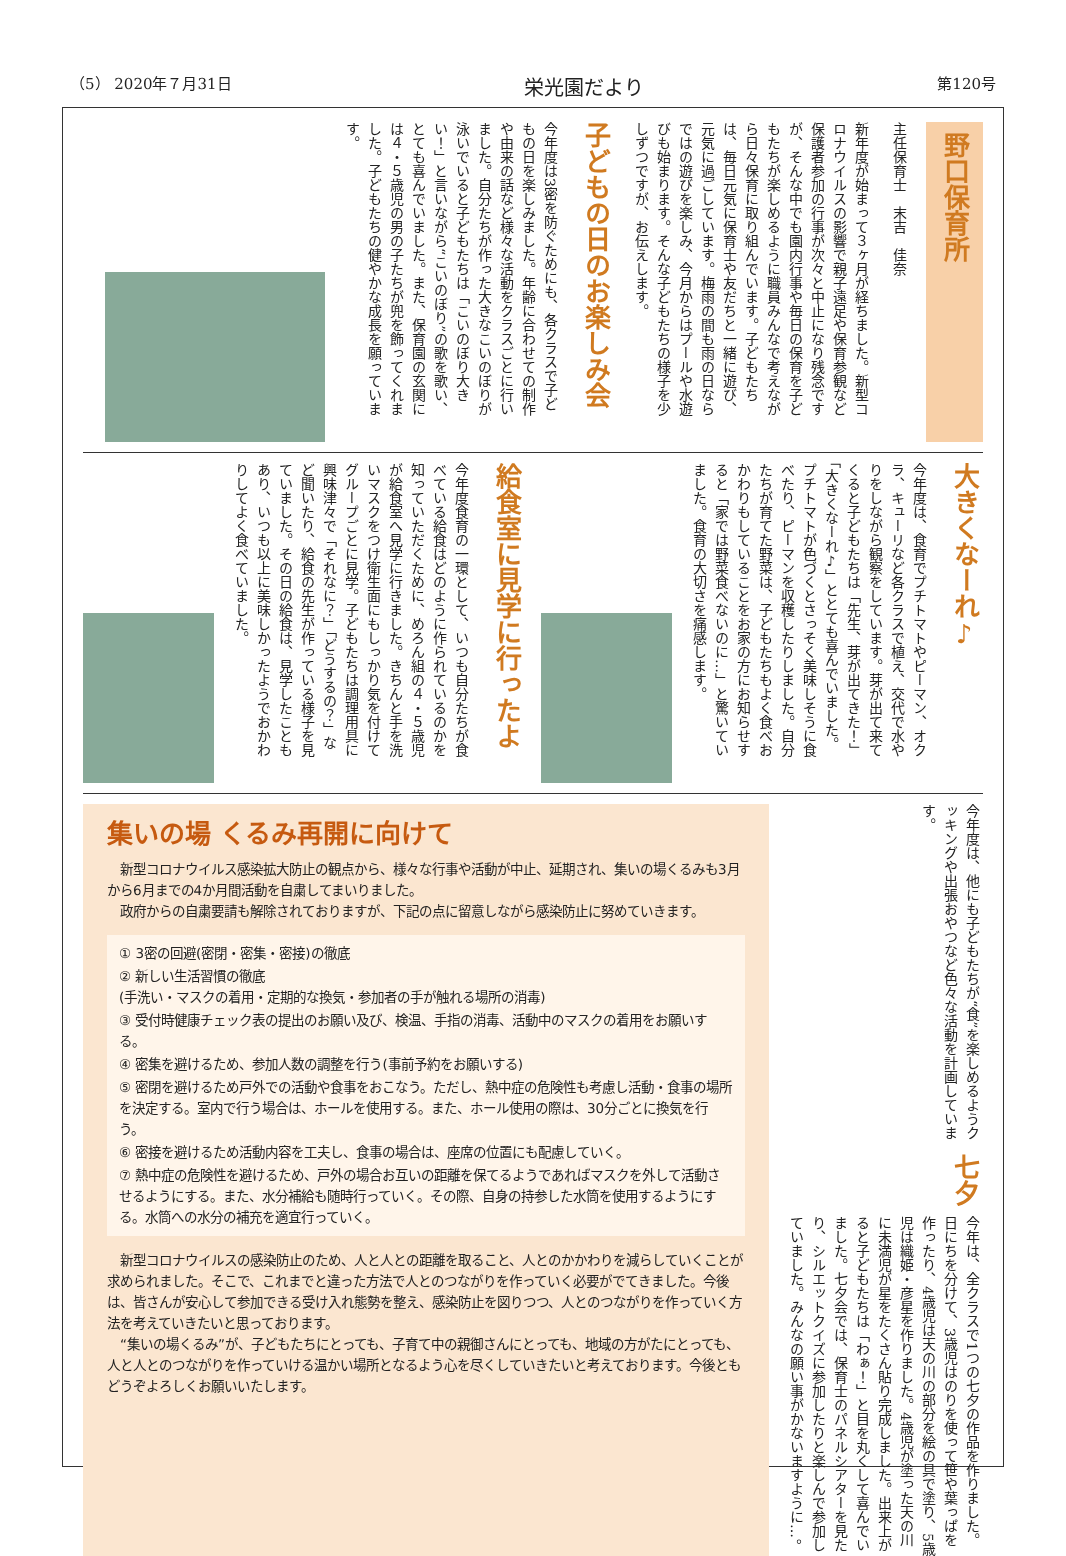（5） 2020年７月31日 栄光園だより 第120号
野口保育所
主任保育士　末吉　佳奈
新年度が始まって３ヶ月が経ちました。新型コロナウイルスの影響で親子遠足や保育参観など保護者参加の行事が次々と中止になり残念ですが、そんな中でも園内行事や毎日の保育を子どもたちが楽しめるように職員みんなで考えながら日々保育に取り組んでいます。子どもたちは、毎日元気に保育士や友だちと一緒に遊び、元気に過ごしています。梅雨の間も雨の日ならではの遊びを楽しみ、今月からはプールや水遊びも始まります。そんな子どもたちの様子を少しずつですが、お伝えします。
子どもの日のお楽しみ会
今年度は3密を防ぐためにも、各クラスで子どもの日を楽しみました。年齢に合わせての制作や由来の話など様々な活動をクラスごとに行いました。自分たちが作った大きなこいのぼりが泳いでいると子どもたちは「こいのぼり大きい！」と言いながら“こいのぼり”の歌を歌い、とても喜んでいました。また、保育園の玄関には４・５歳児の男の子たちが兜を飾ってくれました。子どもたちの健やかな成長を願っています。
大きくなーれ♪
今年度は、食育でプチトマトやピーマン、オクラ、キューリなど各クラスで植え、交代で水やりをしながら観察をしています。芽が出て来てくると子どもたちは「先生、芽が出てきた！」「大きくなーれ♪」ととても喜んでいました。プチトマトが色づくとさっそく美味しそうに食べたり、ピーマンを収穫したりしました。自分たちが育てた野菜は、子どもたちもよく食べおかわりもしていることをお家の方にお知らせすると「家では野菜食べないのに…」と驚いていました。食育の大切さを痛感します。
給食室に見学に行ったよ
今年度食育の一環として、いつも自分たちが食べている給食はどのように作られているのかを知っていただくために、めろん組の４・５歳児が給食室へ見学に行きました。きちんと手を洗いマスクをつけ衛生面にもしっかり気を付けてグループごとに見学。子どもたちは調理用具に興味津々で「それなに？」「どうするの？」など聞いたり、給食の先生が作っている様子を見ていました。その日の給食は、見学したこともあり、いつも以上に美味しかったようでおかわりしてよく食べていました。
今年度は、他にも子どもたちが“食”を楽しめるようクッキングや出張おやつなど色々な活動を計画しています。
七夕
今年は、全クラスで1つの七夕の作品を作りました。日にちを分けて、3歳児はのりを使って笹や葉っぱを作ったり、4歳児は天の川の部分を絵の具で塗り、5歳児は織姫・彦星を作りました。4歳児が塗った天の川に未満児が星をたくさん貼り完成しました。出来上がると子どもたちは「わぁ！」と目を丸くして喜んでいました。七夕会では、保育士のパネルシアターを見たり、シルエットクイズに参加したりと楽しんで参加していました。みんなの願い事がかないますように…。
集いの場 くるみ再開に向けて
　新型コロナウイルス感染拡大防止の観点から、様々な行事や活動が中止、延期され、集いの場くるみも3月から6月までの4か月間活動を自粛してまいりました。
　政府からの自粛要請も解除されておりますが、下記の点に留意しながら感染防止に努めていきます。
① 3密の回避(密閉・密集・密接)の徹底
② 新しい生活習慣の徹底
(手洗い・マスクの着用・定期的な換気・参加者の手が触れる場所の消毒)
③ 受付時健康チェック表の提出のお願い及び、検温、手指の消毒、活動中のマスクの着用をお願いする。
④ 密集を避けるため、参加人数の調整を行う(事前予約をお願いする)
⑤ 密閉を避けるため戸外での活動や食事をおこなう。ただし、熱中症の危険性も考慮し活動・食事の場所を決定する。室内で行う場合は、ホールを使用する。また、ホール使用の際は、30分ごとに換気を行う。
⑥ 密接を避けるため活動内容を工夫し、食事の場合は、座席の位置にも配慮していく。
⑦ 熱中症の危険性を避けるため、戸外の場合お互いの距離を保てるようであればマスクを外して活動させるようにする。また、水分補給も随時行っていく。その際、自身の持参した水筒を使用するようにする。水筒への水分の補充を適宜行っていく。
　新型コロナウイルスの感染防止のため、人と人との距離を取ること、人とのかかわりを減らしていくことが求められました。そこで、これまでと違った方法で人とのつながりを作っていく必要がでてきました。今後は、皆さんが安心して参加できる受け入れ態勢を整え、感染防止を図りつつ、人とのつながりを作っていく方法を考えていきたいと思っております。
　“集いの場くるみ”が、子どもたちにとっても、子育て中の親御さんにとっても、地域の方がたにとっても、人と人とのつながりを作っていける温かい場所となるよう心を尽くしていきたいと考えております。今後ともどうぞよろしくお願いいたします。